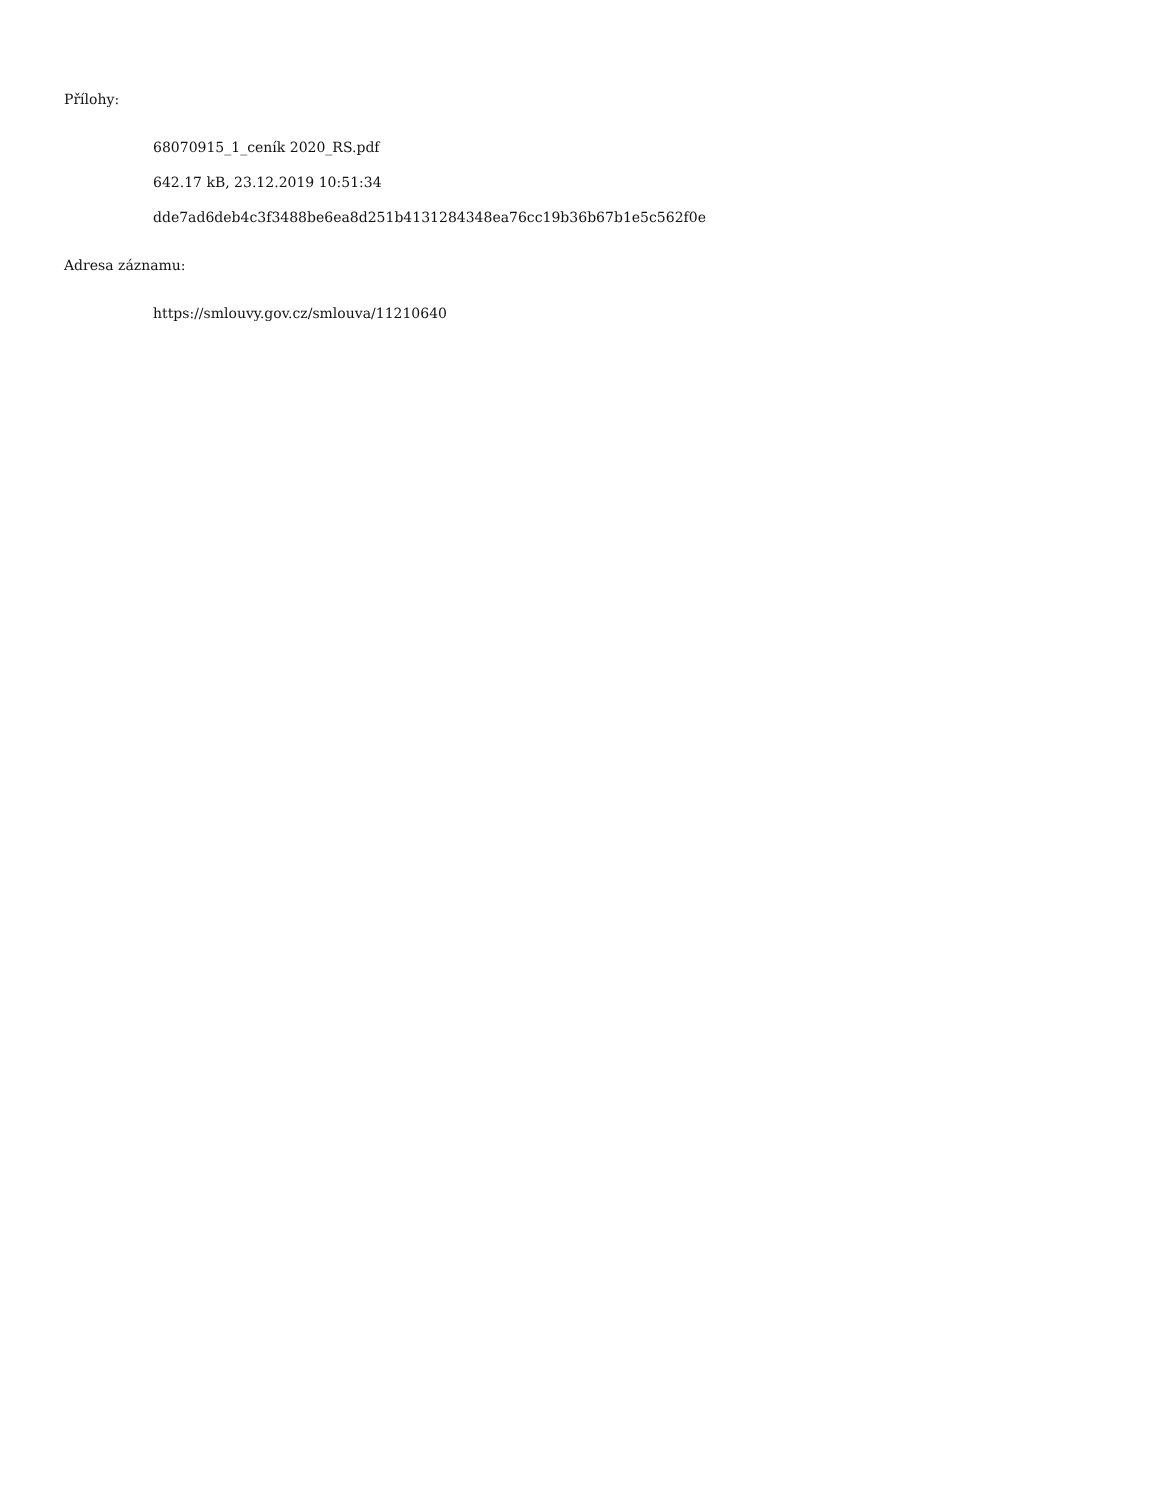Přílohy:
68070915_1_ceník 2020_RS.pdf
642.17 kB, 23.12.2019 10:51:34
dde7ad6deb4c3f3488be6ea8d251b4131284348ea76cc19b36b67b1e5c562f0e
Adresa záznamu:
https://smlouvy.gov.cz/smlouva/11210640